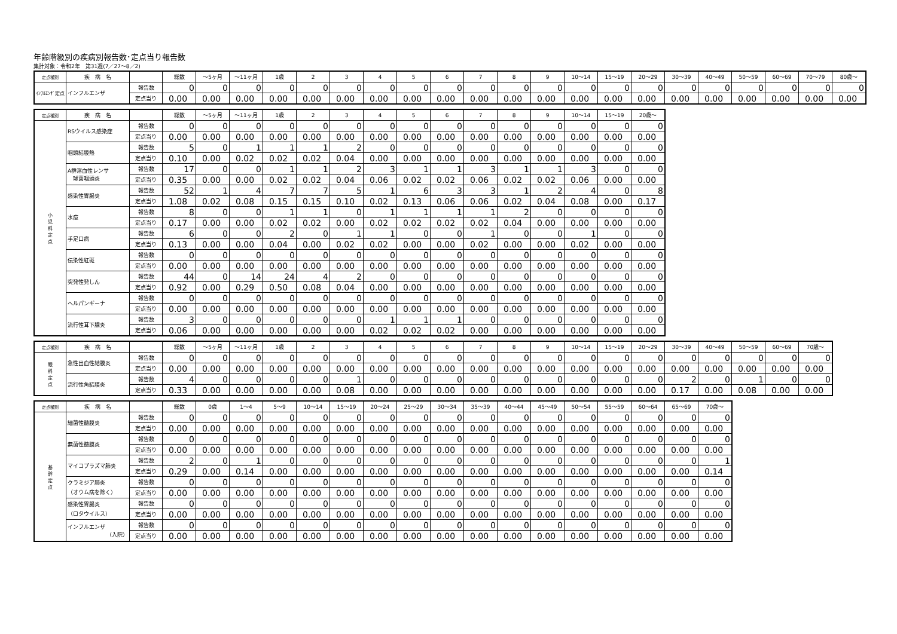年齢階級別の疾病別報告数･定点当り報告数
集計対象：令和2年　第31週(7／27～8／2)
| 定点種別 | 疾 病 名 | | 総数 | ～5ヶ月 | ～11ヶ月 | 1歳 | 2 | 3 | 4 | 5 | 6 | 7 | 8 | 9 | 10～14 | 15～19 | 20～29 | 30～39 | 40～49 | 50～59 | 60～69 | 70～79 | 80歳～ |
| --- | --- | --- | --- | --- | --- | --- | --- | --- | --- | --- | --- | --- | --- | --- | --- | --- | --- | --- | --- | --- | --- | --- | --- |
| ｲﾝﾌﾙｴﾝｻﾞ定点 | インフルエンザ | 報告数 | 0 | 0 | 0 | 0 | 0 | 0 | 0 | 0 | 0 | 0 | 0 | 0 | 0 | 0 | 0 | 0 | 0 | 0 | 0 | 0 | 0 |
| | | 定点当り | 0.00 | 0.00 | 0.00 | 0.00 | 0.00 | 0.00 | 0.00 | 0.00 | 0.00 | 0.00 | 0.00 | 0.00 | 0.00 | 0.00 | 0.00 | 0.00 | 0.00 | 0.00 | 0.00 | 0.00 | 0.00 |
| 定点種別 | 疾 病 名 | | 総数 | ～5ヶ月 | ～11ヶ月 | 1歳 | 2 | 3 | 4 | 5 | 6 | 7 | 8 | 9 | 10～14 | 15～19 | 20歳～ |
| --- | --- | --- | --- | --- | --- | --- | --- | --- | --- | --- | --- | --- | --- | --- | --- | --- | --- |
| 小 児 科 定 点 | RSウイルス感染症 | 報告数 | 0 | 0 | 0 | 0 | 0 | 0 | 0 | 0 | 0 | 0 | 0 | 0 | 0 | 0 | 0 |
| | | 定点当り | 0.00 | 0.00 | 0.00 | 0.00 | 0.00 | 0.00 | 0.00 | 0.00 | 0.00 | 0.00 | 0.00 | 0.00 | 0.00 | 0.00 | 0.00 |
| | 咽頭結膜熱 | 報告数 | 5 | 0 | 1 | 1 | 1 | 2 | 0 | 0 | 0 | 0 | 0 | 0 | 0 | 0 | 0 |
| | | 定点当り | 0.10 | 0.00 | 0.02 | 0.02 | 0.02 | 0.04 | 0.00 | 0.00 | 0.00 | 0.00 | 0.00 | 0.00 | 0.00 | 0.00 | 0.00 |
| | A群溶血性レンサ 球菌咽頭炎 | 報告数 | 17 | 0 | 0 | 1 | 1 | 2 | 3 | 1 | 1 | 3 | 1 | 1 | 3 | 0 | 0 |
| | | 定点当り | 0.35 | 0.00 | 0.00 | 0.02 | 0.02 | 0.04 | 0.06 | 0.02 | 0.02 | 0.06 | 0.02 | 0.02 | 0.06 | 0.00 | 0.00 |
| | 感染性胃腸炎 | 報告数 | 52 | 1 | 4 | 7 | 7 | 5 | 1 | 6 | 3 | 3 | 1 | 2 | 4 | 0 | 8 |
| | | 定点当り | 1.08 | 0.02 | 0.08 | 0.15 | 0.15 | 0.10 | 0.02 | 0.13 | 0.06 | 0.06 | 0.02 | 0.04 | 0.08 | 0.00 | 0.17 |
| | 水痘 | 報告数 | 8 | 0 | 0 | 1 | 1 | 0 | 1 | 1 | 1 | 1 | 2 | 0 | 0 | 0 | 0 |
| | | 定点当り | 0.17 | 0.00 | 0.00 | 0.02 | 0.02 | 0.00 | 0.02 | 0.02 | 0.02 | 0.02 | 0.04 | 0.00 | 0.00 | 0.00 | 0.00 |
| | 手足口病 | 報告数 | 6 | 0 | 0 | 2 | 0 | 1 | 1 | 0 | 0 | 1 | 0 | 0 | 1 | 0 | 0 |
| | | 定点当り | 0.13 | 0.00 | 0.00 | 0.04 | 0.00 | 0.02 | 0.02 | 0.00 | 0.00 | 0.02 | 0.00 | 0.00 | 0.02 | 0.00 | 0.00 |
| | 伝染性紅斑 | 報告数 | 0 | 0 | 0 | 0 | 0 | 0 | 0 | 0 | 0 | 0 | 0 | 0 | 0 | 0 | 0 |
| | | 定点当り | 0.00 | 0.00 | 0.00 | 0.00 | 0.00 | 0.00 | 0.00 | 0.00 | 0.00 | 0.00 | 0.00 | 0.00 | 0.00 | 0.00 | 0.00 |
| | 突発性発しん | 報告数 | 44 | 0 | 14 | 24 | 4 | 2 | 0 | 0 | 0 | 0 | 0 | 0 | 0 | 0 | 0 |
| | | 定点当り | 0.92 | 0.00 | 0.29 | 0.50 | 0.08 | 0.04 | 0.00 | 0.00 | 0.00 | 0.00 | 0.00 | 0.00 | 0.00 | 0.00 | 0.00 |
| | ヘルパンギーナ | 報告数 | 0 | 0 | 0 | 0 | 0 | 0 | 0 | 0 | 0 | 0 | 0 | 0 | 0 | 0 | 0 |
| | | 定点当り | 0.00 | 0.00 | 0.00 | 0.00 | 0.00 | 0.00 | 0.00 | 0.00 | 0.00 | 0.00 | 0.00 | 0.00 | 0.00 | 0.00 | 0.00 |
| | 流行性耳下腺炎 | 報告数 | 3 | 0 | 0 | 0 | 0 | 0 | 1 | 1 | 1 | 0 | 0 | 0 | 0 | 0 | 0 |
| | | 定点当り | 0.06 | 0.00 | 0.00 | 0.00 | 0.00 | 0.00 | 0.02 | 0.02 | 0.02 | 0.00 | 0.00 | 0.00 | 0.00 | 0.00 | 0.00 |
| 定点種別 | 疾 病 名 | | 総数 | ～5ヶ月 | ～11ヶ月 | 1歳 | 2 | 3 | 4 | 5 | 6 | 7 | 8 | 9 | 10～14 | 15～19 | 20～29 | 30～39 | 40～49 | 50～59 | 60～69 | 70歳～ |
| --- | --- | --- | --- | --- | --- | --- | --- | --- | --- | --- | --- | --- | --- | --- | --- | --- | --- | --- | --- | --- | --- | --- |
| 眼 科 定 点 | 急性出血性結膜炎 | 報告数 | 0 | 0 | 0 | 0 | 0 | 0 | 0 | 0 | 0 | 0 | 0 | 0 | 0 | 0 | 0 | 0 | 0 | 0 | 0 | 0 |
| | | 定点当り | 0.00 | 0.00 | 0.00 | 0.00 | 0.00 | 0.00 | 0.00 | 0.00 | 0.00 | 0.00 | 0.00 | 0.00 | 0.00 | 0.00 | 0.00 | 0.00 | 0.00 | 0.00 | 0.00 | 0.00 |
| | 流行性角結膜炎 | 報告数 | 4 | 0 | 0 | 0 | 0 | 1 | 0 | 0 | 0 | 0 | 0 | 0 | 0 | 0 | 0 | 2 | 0 | 1 | 0 | 0 |
| | | 定点当り | 0.33 | 0.00 | 0.00 | 0.00 | 0.00 | 0.08 | 0.00 | 0.00 | 0.00 | 0.00 | 0.00 | 0.00 | 0.00 | 0.00 | 0.00 | 0.17 | 0.00 | 0.08 | 0.00 | 0.00 |
| 定点種別 | 疾 病 名 | | 総数 | 0歳 | 1～4 | 5～9 | 10～14 | 15～19 | 20～24 | 25～29 | 30～34 | 35～39 | 40～44 | 45～49 | 50～54 | 55～59 | 60～64 | 65～69 | 70歳～ |
| --- | --- | --- | --- | --- | --- | --- | --- | --- | --- | --- | --- | --- | --- | --- | --- | --- | --- | --- | --- |
| 基 幹 定 点 | 細菌性髄膜炎 | 報告数 | 0 | 0 | 0 | 0 | 0 | 0 | 0 | 0 | 0 | 0 | 0 | 0 | 0 | 0 | 0 | 0 | 0 |
| | | 定点当り | 0.00 | 0.00 | 0.00 | 0.00 | 0.00 | 0.00 | 0.00 | 0.00 | 0.00 | 0.00 | 0.00 | 0.00 | 0.00 | 0.00 | 0.00 | 0.00 | 0.00 |
| | 無菌性髄膜炎 | 報告数 | 0 | 0 | 0 | 0 | 0 | 0 | 0 | 0 | 0 | 0 | 0 | 0 | 0 | 0 | 0 | 0 | 0 |
| | | 定点当り | 0.00 | 0.00 | 0.00 | 0.00 | 0.00 | 0.00 | 0.00 | 0.00 | 0.00 | 0.00 | 0.00 | 0.00 | 0.00 | 0.00 | 0.00 | 0.00 | 0.00 |
| | マイコプラズマ肺炎 | 報告数 | 2 | 0 | 1 | 0 | 0 | 0 | 0 | 0 | 0 | 0 | 0 | 0 | 0 | 0 | 0 | 0 | 1 |
| | | 定点当り | 0.29 | 0.00 | 0.14 | 0.00 | 0.00 | 0.00 | 0.00 | 0.00 | 0.00 | 0.00 | 0.00 | 0.00 | 0.00 | 0.00 | 0.00 | 0.00 | 0.14 |
| | クラミジア肺炎 （オウム病を除く） | 報告数 | 0 | 0 | 0 | 0 | 0 | 0 | 0 | 0 | 0 | 0 | 0 | 0 | 0 | 0 | 0 | 0 | 0 |
| | | 定点当り | 0.00 | 0.00 | 0.00 | 0.00 | 0.00 | 0.00 | 0.00 | 0.00 | 0.00 | 0.00 | 0.00 | 0.00 | 0.00 | 0.00 | 0.00 | 0.00 | 0.00 |
| | 感染性胃腸炎 （ロタウイルス） | 報告数 | 0 | 0 | 0 | 0 | 0 | 0 | 0 | 0 | 0 | 0 | 0 | 0 | 0 | 0 | 0 | 0 | 0 |
| | | 定点当り | 0.00 | 0.00 | 0.00 | 0.00 | 0.00 | 0.00 | 0.00 | 0.00 | 0.00 | 0.00 | 0.00 | 0.00 | 0.00 | 0.00 | 0.00 | 0.00 | 0.00 |
| | インフルエンザ （入院） | 報告数 | 0 | 0 | 0 | 0 | 0 | 0 | 0 | 0 | 0 | 0 | 0 | 0 | 0 | 0 | 0 | 0 | 0 |
| | | 定点当り | 0.00 | 0.00 | 0.00 | 0.00 | 0.00 | 0.00 | 0.00 | 0.00 | 0.00 | 0.00 | 0.00 | 0.00 | 0.00 | 0.00 | 0.00 | 0.00 | 0.00 |